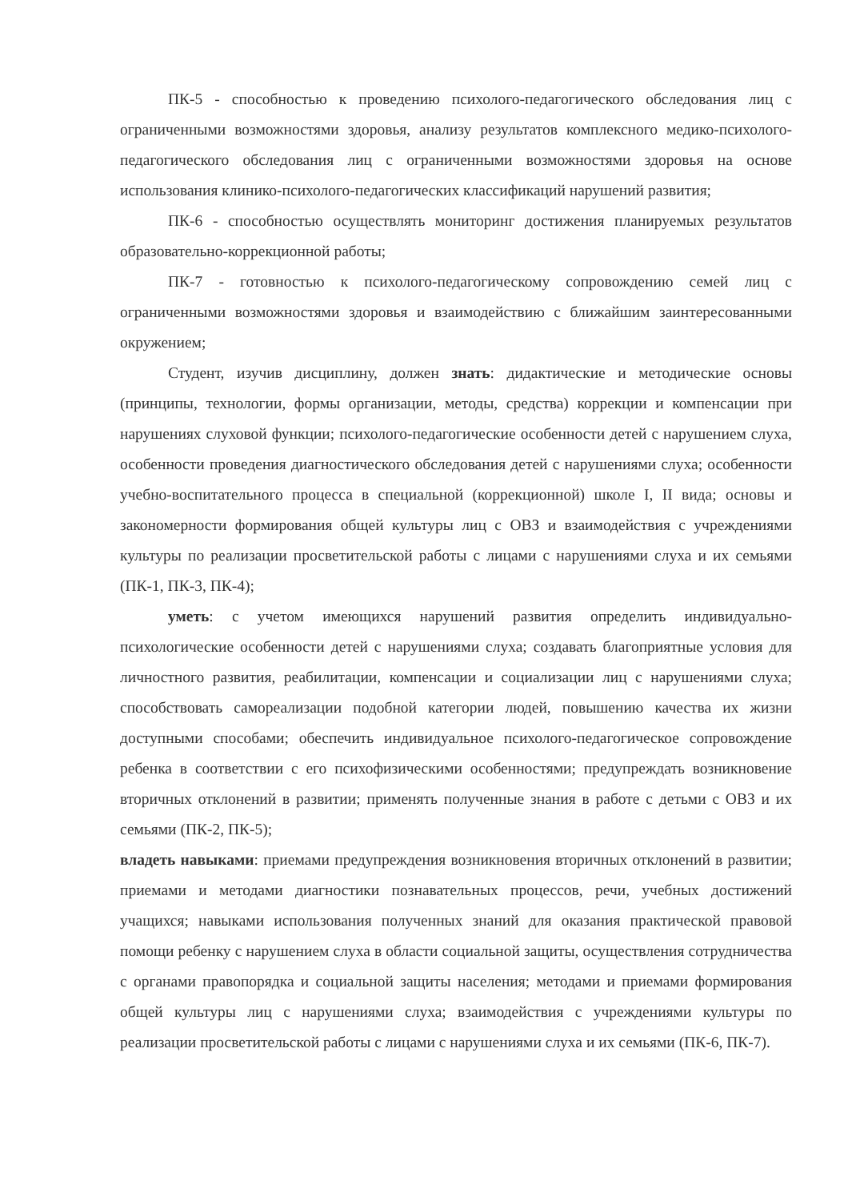ПК-5 - способностью к проведению психолого-педагогического обследования лиц с ограниченными возможностями здоровья, анализу результатов комплексного медико-психолого-педагогического обследования лиц с ограниченными возможностями здоровья на основе использования клинико-психолого-педагогических классификаций нарушений развития;
ПК-6 - способностью осуществлять мониторинг достижения планируемых результатов образовательно-коррекционной работы;
ПК-7 - готовностью к психолого-педагогическому сопровождению семей лиц с ограниченными возможностями здоровья и взаимодействию с ближайшим заинтересованными окружением;
Студент, изучив дисциплину, должен знать: дидактические и методические основы (принципы, технологии, формы организации, методы, средства) коррекции и компенсации при нарушениях слуховой функции; психолого-педагогические особенности детей с нарушением слуха, особенности проведения диагностического обследования детей с нарушениями слуха; особенности учебно-воспитательного процесса в специальной (коррекционной) школе I, II вида; основы и закономерности формирования общей культуры лиц с ОВЗ и взаимодействия с учреждениями культуры по реализации просветительской работы с лицами с нарушениями слуха и их семьями (ПК-1, ПК-3, ПК-4);
уметь: с учетом имеющихся нарушений развития определить индивидуально-психологические особенности детей с нарушениями слуха; создавать благоприятные условия для личностного развития, реабилитации, компенсации и социализации лиц с нарушениями слуха; способствовать самореализации подобной категории людей, повышению качества их жизни доступными способами; обеспечить индивидуальное психолого-педагогическое сопровождение ребенка в соответствии с его психофизическими особенностями; предупреждать возникновение вторичных отклонений в развитии; применять полученные знания в работе с детьми с ОВЗ и их семьями (ПК-2, ПК-5);
владеть навыками: приемами предупреждения возникновения вторичных отклонений в развитии; приемами и методами диагностики познавательных процессов, речи, учебных достижений учащихся; навыками использования полученных знаний для оказания практической правовой помощи ребенку с нарушением слуха в области социальной защиты, осуществления сотрудничества с органами правопорядка и социальной защиты населения; методами и приемами формирования общей культуры лиц с нарушениями слуха; взаимодействия с учреждениями культуры по реализации просветительской работы с лицами с нарушениями слуха и их семьями (ПК-6, ПК-7).